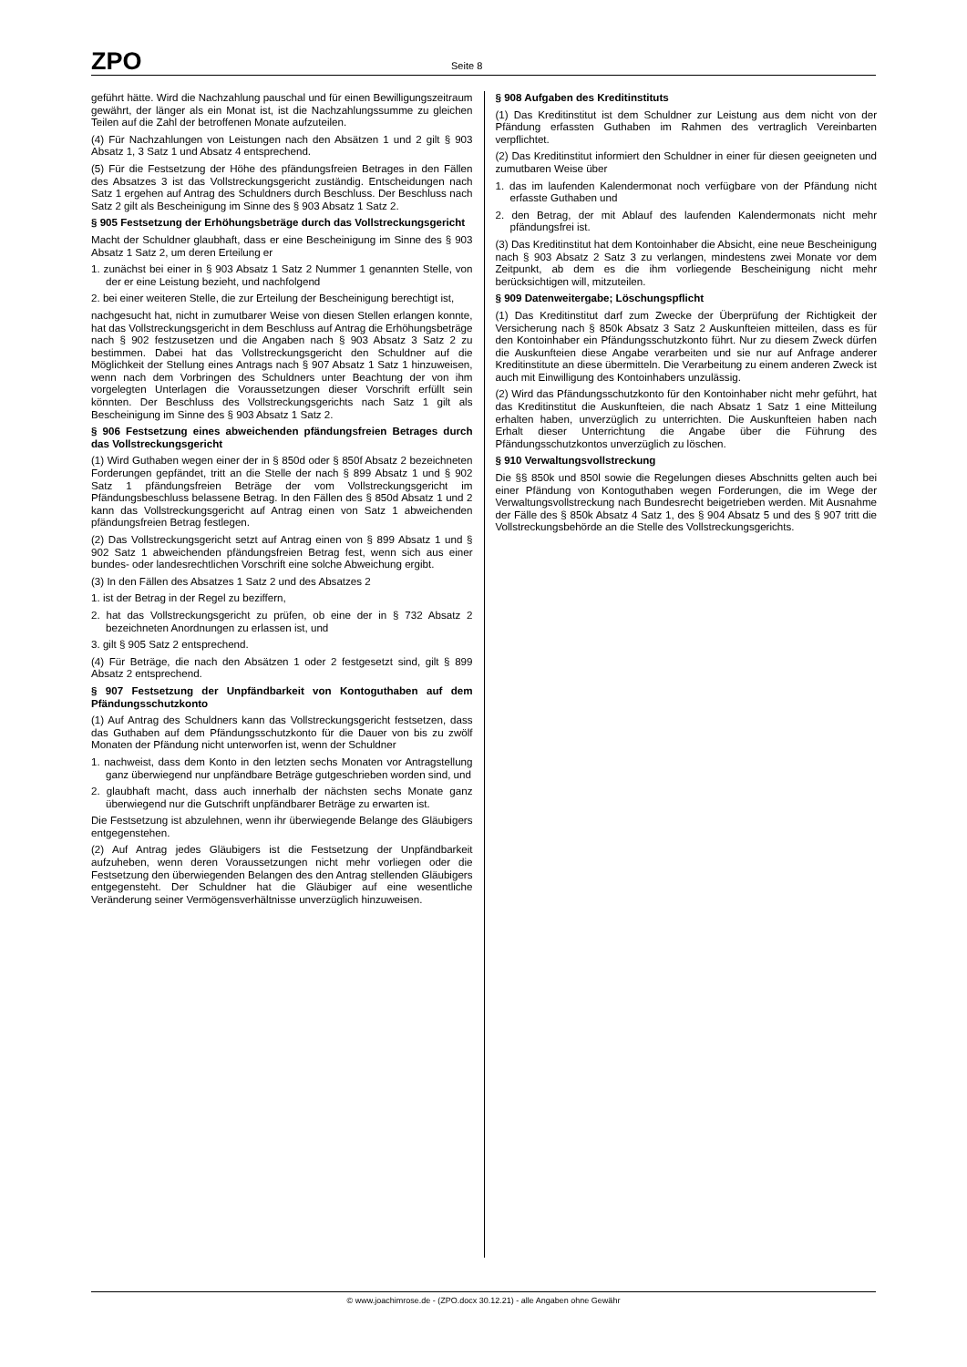ZPO Seite 8
geführt hätte. Wird die Nachzahlung pauschal und für einen Bewilligungszeitraum gewährt, der länger als ein Monat ist, ist die Nachzahlungssumme zu gleichen Teilen auf die Zahl der betroffenen Monate aufzuteilen.
(4) Für Nachzahlungen von Leistungen nach den Absätzen 1 und 2 gilt § 903 Absatz 1, 3 Satz 1 und Absatz 4 entsprechend.
(5) Für die Festsetzung der Höhe des pfändungsfreien Betrages in den Fällen des Absatzes 3 ist das Vollstreckungsgericht zuständig. Entscheidungen nach Satz 1 ergehen auf Antrag des Schuldners durch Beschluss. Der Beschluss nach Satz 2 gilt als Bescheinigung im Sinne des § 903 Absatz 1 Satz 2.
§ 905 Festsetzung der Erhöhungsbeträge durch das Vollstreckungsgericht
Macht der Schuldner glaubhaft, dass er eine Bescheinigung im Sinne des § 903 Absatz 1 Satz 2, um deren Erteilung er
1. zunächst bei einer in § 903 Absatz 1 Satz 2 Nummer 1 genannten Stelle, von der er eine Leistung bezieht, und nachfolgend
2. bei einer weiteren Stelle, die zur Erteilung der Bescheinigung berechtigt ist,
nachgesucht hat, nicht in zumutbarer Weise von diesen Stellen erlangen konnte, hat das Vollstreckungsgericht in dem Beschluss auf Antrag die Erhöhungsbeträge nach § 902 festzusetzen und die Angaben nach § 903 Absatz 3 Satz 2 zu bestimmen. Dabei hat das Vollstreckungsgericht den Schuldner auf die Möglichkeit der Stellung eines Antrags nach § 907 Absatz 1 Satz 1 hinzuweisen, wenn nach dem Vorbringen des Schuldners unter Beachtung der von ihm vorgelegten Unterlagen die Voraussetzungen dieser Vorschrift erfüllt sein könnten. Der Beschluss des Vollstreckungsgerichts nach Satz 1 gilt als Bescheinigung im Sinne des § 903 Absatz 1 Satz 2.
§ 906 Festsetzung eines abweichenden pfändungsfreien Betrages durch das Vollstreckungsgericht
(1) Wird Guthaben wegen einer der in § 850d oder § 850f Absatz 2 bezeichneten Forderungen gepfändet, tritt an die Stelle der nach § 899 Absatz 1 und § 902 Satz 1 pfändungsfreien Beträge der vom Vollstreckungsgericht im Pfändungsbeschluss belassene Betrag. In den Fällen des § 850d Absatz 1 und 2 kann das Vollstreckungsgericht auf Antrag einen von Satz 1 abweichenden pfändungsfreien Betrag festlegen.
(2) Das Vollstreckungsgericht setzt auf Antrag einen von § 899 Absatz 1 und § 902 Satz 1 abweichenden pfändungsfreien Betrag fest, wenn sich aus einer bundes- oder landesrechtlichen Vorschrift eine solche Abweichung ergibt.
(3) In den Fällen des Absatzes 1 Satz 2 und des Absatzes 2
1. ist der Betrag in der Regel zu beziffern,
2. hat das Vollstreckungsgericht zu prüfen, ob eine der in § 732 Absatz 2 bezeichneten Anordnungen zu erlassen ist, und
3. gilt § 905 Satz 2 entsprechend.
(4) Für Beträge, die nach den Absätzen 1 oder 2 festgesetzt sind, gilt § 899 Absatz 2 entsprechend.
§ 907 Festsetzung der Unpfändbarkeit von Kontoguthaben auf dem Pfändungsschutzkonto
(1) Auf Antrag des Schuldners kann das Vollstreckungsgericht festsetzen, dass das Guthaben auf dem Pfändungsschutzkonto für die Dauer von bis zu zwölf Monaten der Pfändung nicht unterworfen ist, wenn der Schuldner
1. nachweist, dass dem Konto in den letzten sechs Monaten vor Antragstellung ganz überwiegend nur unpfändbare Beträge gutgeschrieben worden sind, und
2. glaubhaft macht, dass auch innerhalb der nächsten sechs Monate ganz überwiegend nur die Gutschrift unpfändbarer Beträge zu erwarten ist.
Die Festsetzung ist abzulehnen, wenn ihr überwiegende Belange des Gläubigers entgegenstehen.
(2) Auf Antrag jedes Gläubigers ist die Festsetzung der Unpfändbarkeit aufzuheben, wenn deren Voraussetzungen nicht mehr vorliegen oder die Festsetzung den überwiegenden Belangen des den Antrag stellenden Gläubigers entgegensteht. Der Schuldner hat die Gläubiger auf eine wesentliche Veränderung seiner Vermögensverhältnisse unverzüglich hinzuweisen.
§ 908 Aufgaben des Kreditinstituts
(1) Das Kreditinstitut ist dem Schuldner zur Leistung aus dem nicht von der Pfändung erfassten Guthaben im Rahmen des vertraglich Vereinbarten verpflichtet.
(2) Das Kreditinstitut informiert den Schuldner in einer für diesen geeigneten und zumutbaren Weise über
1. das im laufenden Kalendermonat noch verfügbare von der Pfändung nicht erfasste Guthaben und
2. den Betrag, der mit Ablauf des laufenden Kalendermonats nicht mehr pfändungsfrei ist.
(3) Das Kreditinstitut hat dem Kontoinhaber die Absicht, eine neue Bescheinigung nach § 903 Absatz 2 Satz 3 zu verlangen, mindestens zwei Monate vor dem Zeitpunkt, ab dem es die ihm vorliegende Bescheinigung nicht mehr berücksichtigen will, mitzuteilen.
§ 909 Datenweitergabe; Löschungspflicht
(1) Das Kreditinstitut darf zum Zwecke der Überprüfung der Richtigkeit der Versicherung nach § 850k Absatz 3 Satz 2 Auskunfteien mitteilen, dass es für den Kontoinhaber ein Pfändungsschutzkonto führt. Nur zu diesem Zweck dürfen die Auskunfteien diese Angabe verarbeiten und sie nur auf Anfrage anderer Kreditinstitute an diese übermitteln. Die Verarbeitung zu einem anderen Zweck ist auch mit Einwilligung des Kontoinhabers unzulässig.
(2) Wird das Pfändungsschutzkonto für den Kontoinhaber nicht mehr geführt, hat das Kreditinstitut die Auskunfteien, die nach Absatz 1 Satz 1 eine Mitteilung erhalten haben, unverzüglich zu unterrichten. Die Auskunfteien haben nach Erhalt dieser Unterrichtung die Angabe über die Führung des Pfändungsschutzkontos unverzüglich zu löschen.
§ 910 Verwaltungsvollstreckung
Die §§ 850k und 850l sowie die Regelungen dieses Abschnitts gelten auch bei einer Pfändung von Kontoguthaben wegen Forderungen, die im Wege der Verwaltungsvollstreckung nach Bundesrecht beigetrieben werden. Mit Ausnahme der Fälle des § 850k Absatz 4 Satz 1, des § 904 Absatz 5 und des § 907 tritt die Vollstreckungsbehörde an die Stelle des Vollstreckungsgerichts.
© www.joachimrose.de - (ZPO.docx 30.12.21) - alle Angaben ohne Gewähr